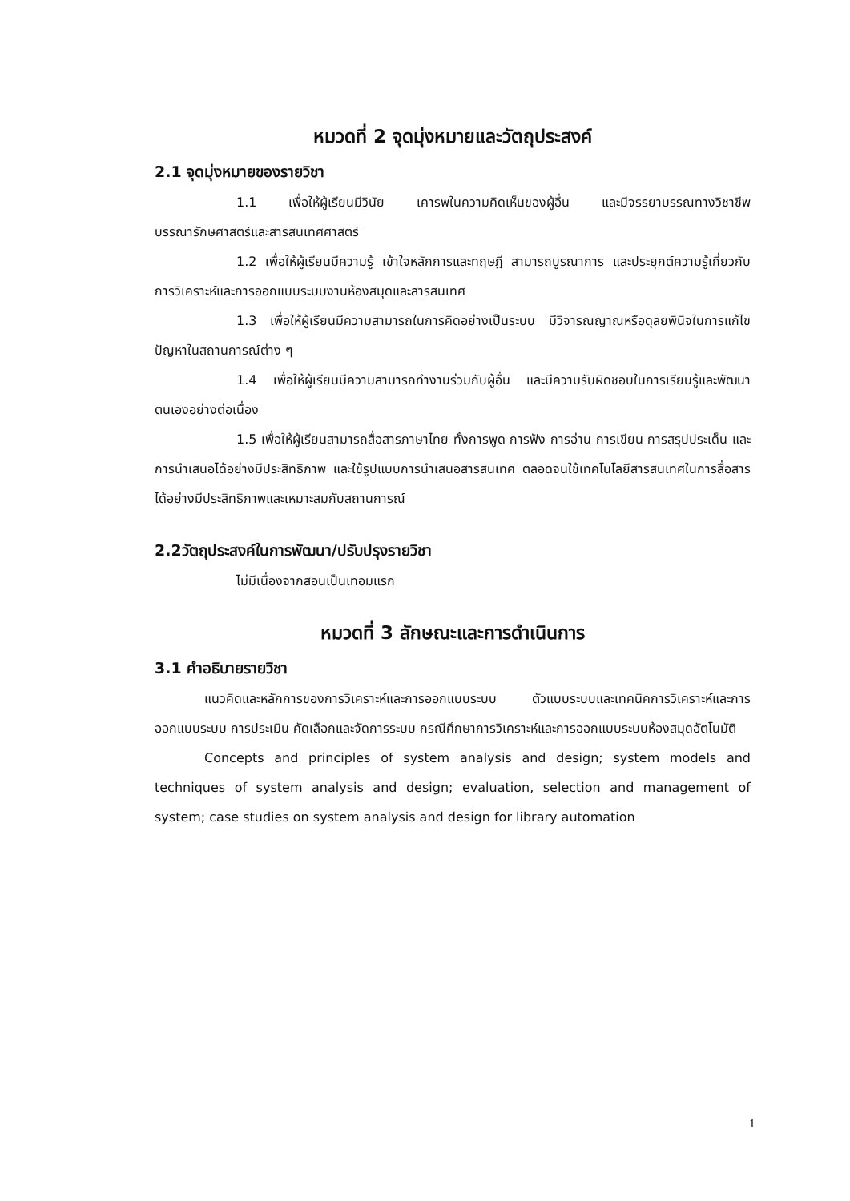หมวดที่ 2 จุดมุ่งหมายและวัตถุประสงค์
2.1 จุดมุ่งหมายของรายวิชา
1.1 เพื่อให้ผู้เรียนมีวินัย เคารพในความคิดเห็นของผู้อื่น และมีจรรยาบรรณทางวิชาชีพบรรณารักษศาสตร์และสารสนเทศศาสตร์
1.2 เพื่อให้ผู้เรียนมีความรู้ เข้าใจหลักการและทฤษฎี สามารถบูรณาการ และประยุกต์ความรู้เกี่ยวกับการวิเคราะห์และการออกแบบระบบงานห้องสมุดและสารสนเทศ
1.3 เพื่อให้ผู้เรียนมีความสามารถในการคิดอย่างเป็นระบบ มีวิจารณญาณหรือดุลยพินิจในการแก้ไขปัญหาในสถานการณ์ต่าง ๆ
1.4 เพื่อให้ผู้เรียนมีความสามารถทำงานร่วมกับผู้อื่น และมีความรับผิดชอบในการเรียนรู้และพัฒนาตนเองอย่างต่อเนื่อง
1.5 เพื่อให้ผู้เรียนสามารถสื่อสารภาษาไทย ทั้งการพูด การฟัง การอ่าน การเขียน การสรุปประเด็น และการนำเสนอได้อย่างมีประสิทธิภาพ และใช้รูปแบบการนำเสนอสารสนเทศ ตลอดจนใช้เทคโนโลยีสารสนเทศในการสื่อสารได้อย่างมีประสิทธิภาพและเหมาะสมกับสถานการณ์
2.2วัตถุประสงค์ในการพัฒนา/ปรับปรุงรายวิชา
ไม่มีเนื่องจากสอนเป็นเทอมแรก
หมวดที่ 3 ลักษณะและการดำเนินการ
3.1 คำอธิบายรายวิชา
แนวคิดและหลักการของการวิเคราะห์และการออกแบบระบบ ตัวแบบระบบและเทคนิคการวิเคราะห์และการออกแบบระบบ การประเมิน คัดเลือกและจัดการระบบ กรณีศึกษาการวิเคราะห์และการออกแบบระบบห้องสมุดอัตโนมัติ
Concepts and principles of system analysis and design; system models and techniques of system analysis and design; evaluation, selection and management of system; case studies on system analysis and design for library automation
1